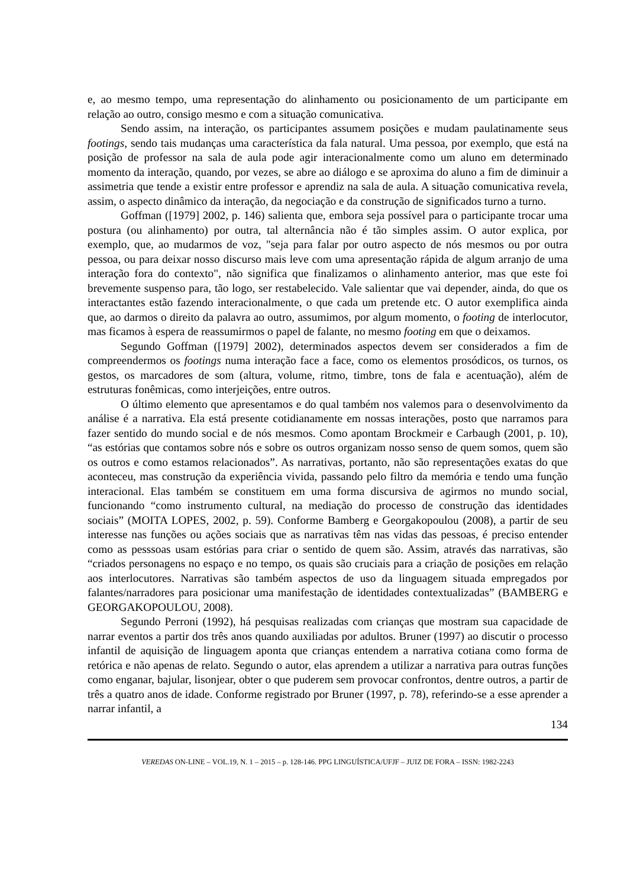e, ao mesmo tempo, uma representação do alinhamento ou posicionamento de um participante em relação ao outro, consigo mesmo e com a situação comunicativa.
Sendo assim, na interação, os participantes assumem posições e mudam paulatinamente seus footings, sendo tais mudanças uma característica da fala natural. Uma pessoa, por exemplo, que está na posição de professor na sala de aula pode agir interacionalmente como um aluno em determinado momento da interação, quando, por vezes, se abre ao diálogo e se aproxima do aluno a fim de diminuir a assimetria que tende a existir entre professor e aprendiz na sala de aula. A situação comunicativa revela, assim, o aspecto dinâmico da interação, da negociação e da construção de significados turno a turno.
Goffman ([1979] 2002, p. 146) salienta que, embora seja possível para o participante trocar uma postura (ou alinhamento) por outra, tal alternância não é tão simples assim. O autor explica, por exemplo, que, ao mudarmos de voz, "seja para falar por outro aspecto de nós mesmos ou por outra pessoa, ou para deixar nosso discurso mais leve com uma apresentação rápida de algum arranjo de uma interação fora do contexto", não significa que finalizamos o alinhamento anterior, mas que este foi brevemente suspenso para, tão logo, ser restabelecido. Vale salientar que vai depender, ainda, do que os interactantes estão fazendo interacionalmente, o que cada um pretende etc. O autor exemplifica ainda que, ao darmos o direito da palavra ao outro, assumimos, por algum momento, o footing de interlocutor, mas ficamos à espera de reassumirmos o papel de falante, no mesmo footing em que o deixamos.
Segundo Goffman ([1979] 2002), determinados aspectos devem ser considerados a fim de compreendermos os footings numa interação face a face, como os elementos prosódicos, os turnos, os gestos, os marcadores de som (altura, volume, ritmo, timbre, tons de fala e acentuação), além de estruturas fonêmicas, como interjeições, entre outros.
O último elemento que apresentamos e do qual também nos valemos para o desenvolvimento da análise é a narrativa. Ela está presente cotidianamente em nossas interações, posto que narramos para fazer sentido do mundo social e de nós mesmos. Como apontam Brockmeir e Carbaugh (2001, p. 10), “as estórias que contamos sobre nós e sobre os outros organizam nosso senso de quem somos, quem são os outros e como estamos relacionados”. As narrativas, portanto, não são representações exatas do que aconteceu, mas construção da experiência vivida, passando pelo filtro da memória e tendo uma função interacional. Elas também se constituem em uma forma discursiva de agirmos no mundo social, funcionando “como instrumento cultural, na mediação do processo de construção das identidades sociais” (MOITA LOPES, 2002, p. 59). Conforme Bamberg e Georgakopoulou (2008), a partir de seu interesse nas funções ou ações sociais que as narrativas têm nas vidas das pessoas, é preciso entender como as pesssoas usam estórias para criar o sentido de quem são. Assim, através das narrativas, são “criados personagens no espaço e no tempo, os quais são cruciais para a criação de posições em relação aos interlocutores. Narrativas são também aspectos de uso da linguagem situada empregados por falantes/narradores para posicionar uma manifestação de identidades contextualizadas” (BAMBERG e GEORGAKOPOULOU, 2008).
Segundo Perroni (1992), há pesquisas realizadas com crianças que mostram sua capacidade de narrar eventos a partir dos três anos quando auxiliadas por adultos. Bruner (1997) ao discutir o processo infantil de aquisição de linguagem aponta que crianças entendem a narrativa cotiana como forma de retórica e não apenas de relato. Segundo o autor, elas aprendem a utilizar a narrativa para outras funções como enganar, bajular, lisonjear, obter o que puderem sem provocar confrontos, dentre outros, a partir de três a quatro anos de idade. Conforme registrado por Bruner (1997, p. 78), referindo-se a esse aprender a narrar infantil, a
134
VEREDAS ON-LINE – VOL.19, N. 1 – 2015 – p. 128-146. PPG LINGUÍSTICA/UFJF – JUIZ DE FORA – ISSN: 1982-2243